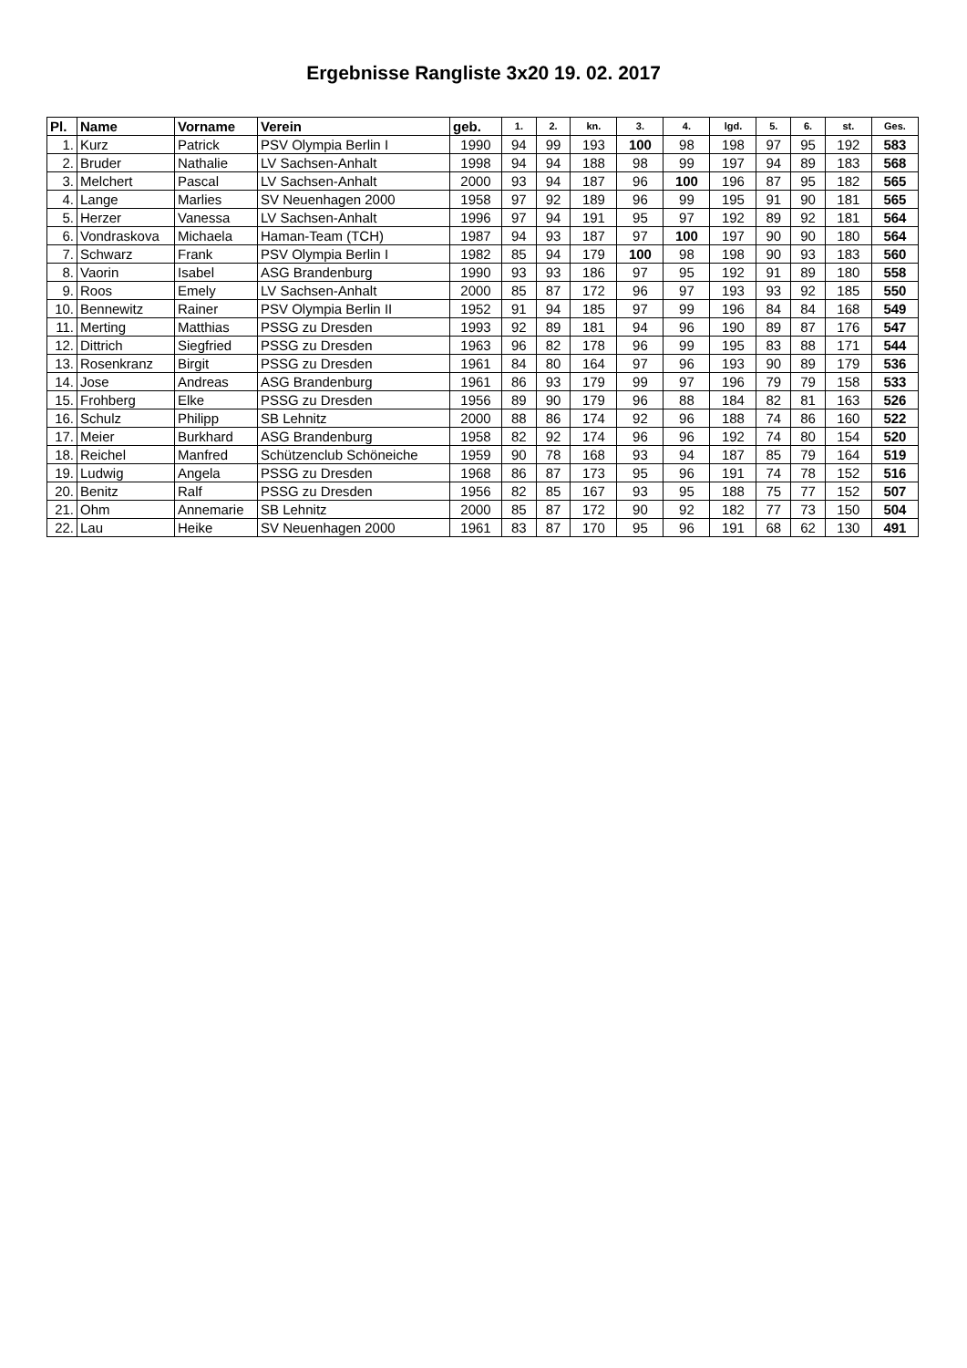Ergebnisse Rangliste 3x20 19. 02. 2017
| Pl. | Name | Vorname | Verein | geb. | 1. | 2. | kn. | 3. | 4. | lgd. | 5. | 6. | st. | Ges. |
| --- | --- | --- | --- | --- | --- | --- | --- | --- | --- | --- | --- | --- | --- | --- |
| 1. | Kurz | Patrick | PSV Olympia Berlin I | 1990 | 94 | 99 | 193 | 100 | 98 | 198 | 97 | 95 | 192 | 583 |
| 2. | Bruder | Nathalie | LV Sachsen-Anhalt | 1998 | 94 | 94 | 188 | 98 | 99 | 197 | 94 | 89 | 183 | 568 |
| 3. | Melchert | Pascal | LV Sachsen-Anhalt | 2000 | 93 | 94 | 187 | 96 | 100 | 196 | 87 | 95 | 182 | 565 |
| 4. | Lange | Marlies | SV Neuenhagen 2000 | 1958 | 97 | 92 | 189 | 96 | 99 | 195 | 91 | 90 | 181 | 565 |
| 5. | Herzer | Vanessa | LV Sachsen-Anhalt | 1996 | 97 | 94 | 191 | 95 | 97 | 192 | 89 | 92 | 181 | 564 |
| 6. | Vondraskova | Michaela | Haman-Team (TCH) | 1987 | 94 | 93 | 187 | 97 | 100 | 197 | 90 | 90 | 180 | 564 |
| 7. | Schwarz | Frank | PSV Olympia Berlin I | 1982 | 85 | 94 | 179 | 100 | 98 | 198 | 90 | 93 | 183 | 560 |
| 8. | Vaorin | Isabel | ASG Brandenburg | 1990 | 93 | 93 | 186 | 97 | 95 | 192 | 91 | 89 | 180 | 558 |
| 9. | Roos | Emely | LV Sachsen-Anhalt | 2000 | 85 | 87 | 172 | 96 | 97 | 193 | 93 | 92 | 185 | 550 |
| 10. | Bennewitz | Rainer | PSV Olympia Berlin II | 1952 | 91 | 94 | 185 | 97 | 99 | 196 | 84 | 84 | 168 | 549 |
| 11. | Merting | Matthias | PSSG zu Dresden | 1993 | 92 | 89 | 181 | 94 | 96 | 190 | 89 | 87 | 176 | 547 |
| 12. | Dittrich | Siegfried | PSSG zu Dresden | 1963 | 96 | 82 | 178 | 96 | 99 | 195 | 83 | 88 | 171 | 544 |
| 13. | Rosenkranz | Birgit | PSSG zu Dresden | 1961 | 84 | 80 | 164 | 97 | 96 | 193 | 90 | 89 | 179 | 536 |
| 14. | Jose | Andreas | ASG Brandenburg | 1961 | 86 | 93 | 179 | 99 | 97 | 196 | 79 | 79 | 158 | 533 |
| 15. | Frohberg | Elke | PSSG zu Dresden | 1956 | 89 | 90 | 179 | 96 | 88 | 184 | 82 | 81 | 163 | 526 |
| 16. | Schulz | Philipp | SB Lehnitz | 2000 | 88 | 86 | 174 | 92 | 96 | 188 | 74 | 86 | 160 | 522 |
| 17. | Meier | Burkhard | ASG Brandenburg | 1958 | 82 | 92 | 174 | 96 | 96 | 192 | 74 | 80 | 154 | 520 |
| 18. | Reichel | Manfred | Schützenclub Schöneiche | 1959 | 90 | 78 | 168 | 93 | 94 | 187 | 85 | 79 | 164 | 519 |
| 19. | Ludwig | Angela | PSSG zu Dresden | 1968 | 86 | 87 | 173 | 95 | 96 | 191 | 74 | 78 | 152 | 516 |
| 20. | Benitz | Ralf | PSSG zu Dresden | 1956 | 82 | 85 | 167 | 93 | 95 | 188 | 75 | 77 | 152 | 507 |
| 21. | Ohm | Annemarie | SB Lehnitz | 2000 | 85 | 87 | 172 | 90 | 92 | 182 | 77 | 73 | 150 | 504 |
| 22. | Lau | Heike | SV Neuenhagen 2000 | 1961 | 83 | 87 | 170 | 95 | 96 | 191 | 68 | 62 | 130 | 491 |